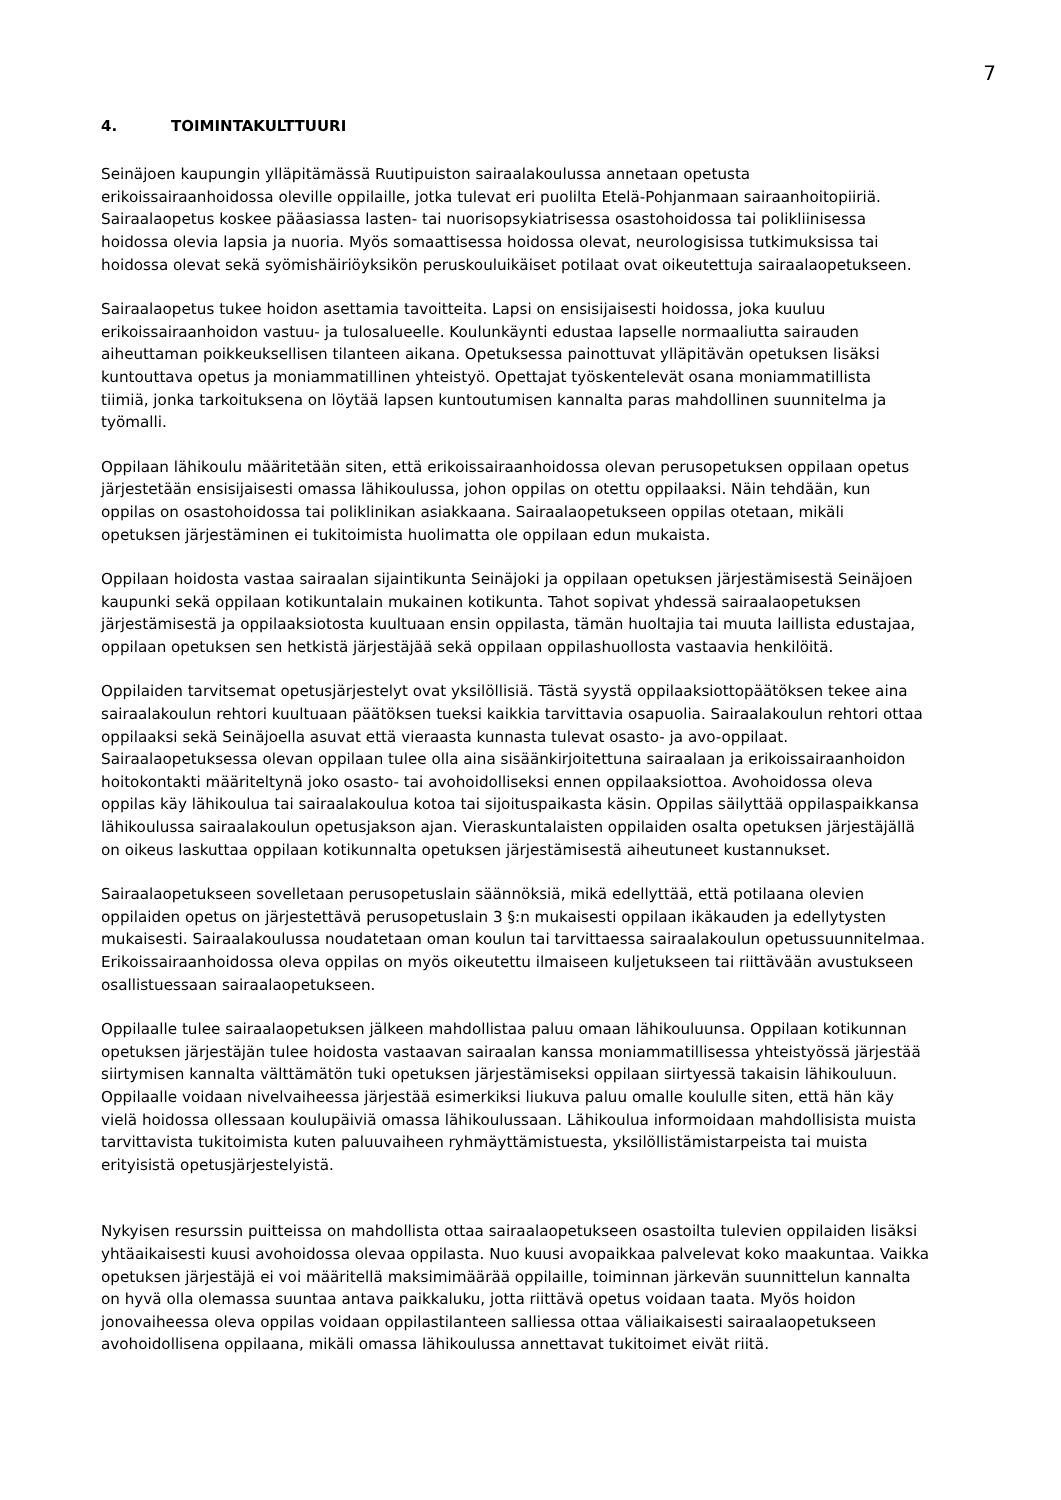7
4. TOIMINTAKULTTUURI
Seinäjoen kaupungin ylläpitämässä Ruutipuiston sairaalakoulussa annetaan opetusta
erikoissairaanhoidossa oleville oppilaille, jotka tulevat eri puolilta Etelä-Pohjanmaan sairaanhoitopiiriä.
Sairaalaopetus koskee pääasiassa lasten- tai nuorisopsykiatrisessa osastohoidossa tai polikliinisessa
hoidossa olevia lapsia ja nuoria. Myös somaattisessa hoidossa olevat, neurologisissa tutkimuksissa tai
hoidossa olevat sekä syömishäiriöyksikön peruskouluikäiset potilaat ovat oikeutettuja sairaalaopetukseen.
Sairaalaopetus tukee hoidon asettamia tavoitteita. Lapsi on ensisijaisesti hoidossa, joka kuuluu
erikoissairaanhoidon vastuu- ja tulosalueelle. Koulunkäynti edustaa lapselle normaaliutta sairauden
aiheuttaman poikkeuksellisen tilanteen aikana. Opetuksessa painottuvat ylläpitävän opetuksen lisäksi
kuntouttava opetus ja moniammatillinen yhteistyö. Opettajat työskentelevät osana moniammatillista
tiimiä, jonka tarkoituksena on löytää lapsen kuntoutumisen kannalta paras mahdollinen suunnitelma ja
työmalli.
Oppilaan lähikoulu määritetään siten, että erikoissairaanhoidossa olevan perusopetuksen oppilaan opetus
järjestetään ensisijaisesti omassa lähikoulussa, johon oppilas on otettu oppilaaksi. Näin tehdään, kun
oppilas on osastohoidossa tai poliklinikan asiakkaana. Sairaalaopetukseen oppilas otetaan, mikäli
opetuksen järjestäminen ei tukitoimista huolimatta ole oppilaan edun mukaista.
Oppilaan hoidosta vastaa sairaalan sijaintikunta Seinäjoki ja oppilaan opetuksen järjestämisestä Seinäjoen
kaupunki sekä oppilaan kotikuntalain mukainen kotikunta. Tahot sopivat yhdessä sairaalaopetuksen
järjestämisestä ja oppilaaksiotosta kuultuaan ensin oppilasta, tämän huoltajia tai muuta laillista edustajaa,
oppilaan opetuksen sen hetkistä järjestäjää sekä oppilaan oppilashuollosta vastaavia henkilöitä.
Oppilaiden tarvitsemat opetusjärjestelyt ovat yksilöllisiä. Tästä syystä oppilaaksiottopäätöksen tekee aina
sairaalakoulun rehtori kuultuaan päätöksen tueksi kaikkia tarvittavia osapuolia. Sairaalakoulun rehtori ottaa
oppilaaksi sekä Seinäjoella asuvat että vieraasta kunnasta tulevat osasto- ja avo-oppilaat.
Sairaalaopetuksessa olevan oppilaan tulee olla aina sisäänkirjoitettuna sairaalaan ja erikoissairaanhoidon
hoitokontakti määriteltynä joko osasto- tai avohoidolliseksi ennen oppilaaksiottoa. Avohoidossa oleva
oppilas käy lähikoulua tai sairaalakoulua kotoa tai sijoituspaikasta käsin. Oppilas säilyttää oppilaspaikkansa
lähikoulussa sairaalakoulun opetusjakson ajan. Vieraskuntalaisten oppilaiden osalta opetuksen järjestäjällä
on oikeus laskuttaa oppilaan kotikunnalta opetuksen järjestämisestä aiheutuneet kustannukset.
Sairaalaopetukseen sovelletaan perusopetuslain säännöksiä, mikä edellyttää, että potilaana olevien
oppilaiden opetus on järjestettävä perusopetuslain 3 §:n mukaisesti oppilaan ikäkauden ja edellytysten
mukaisesti. Sairaalakoulussa noudatetaan oman koulun tai tarvittaessa sairaalakoulun opetussuunnitelmaa.
Erikoissairaanhoidossa oleva oppilas on myös oikeutettu ilmaiseen kuljetukseen tai riittävään avustukseen
osallistuessaan sairaalaopetukseen.
Oppilaalle tulee sairaalaopetuksen jälkeen mahdollistaa paluu omaan lähikouluunsa. Oppilaan kotikunnan
opetuksen järjestäjän tulee hoidosta vastaavan sairaalan kanssa moniammatillisessa yhteistyössä järjestää
siirtymisen kannalta välttämätön tuki opetuksen järjestämiseksi oppilaan siirtyessä takaisin lähikouluun.
Oppilaalle voidaan nivelvaiheessa järjestää esimerkiksi liukuva paluu omalle koululle siten, että hän käy
vielä hoidossa ollessaan koulupäiviä omassa lähikoulussaan. Lähikoulua informoidaan mahdollisista muista
tarvittavista tukitoimista kuten paluuvaiheen ryhmäyttämistuesta, yksilöllistämistarpeista tai muista
erityisistä opetusjärjestelyistä.
Nykyisen resurssin puitteissa on mahdollista ottaa sairaalaopetukseen osastoilta tulevien oppilaiden lisäksi
yhtäaikaisesti kuusi avohoidossa olevaa oppilasta. Nuo kuusi avopaikkaa palvelevat koko maakuntaa. Vaikka
opetuksen järjestäjä ei voi määritellä maksimimäärää oppilaille, toiminnan järkevän suunnittelun kannalta
on hyvä olla olemassa suuntaa antava paikkaluku, jotta riittävä opetus voidaan taata. Myös hoidon
jonovaiheessa oleva oppilas voidaan oppilastilanteen salliessa ottaa väliaikaisesti sairaalaopetukseen
avohoidollisena oppilaana, mikäli omassa lähikoulussa annettavat tukitoimet eivät riitä.